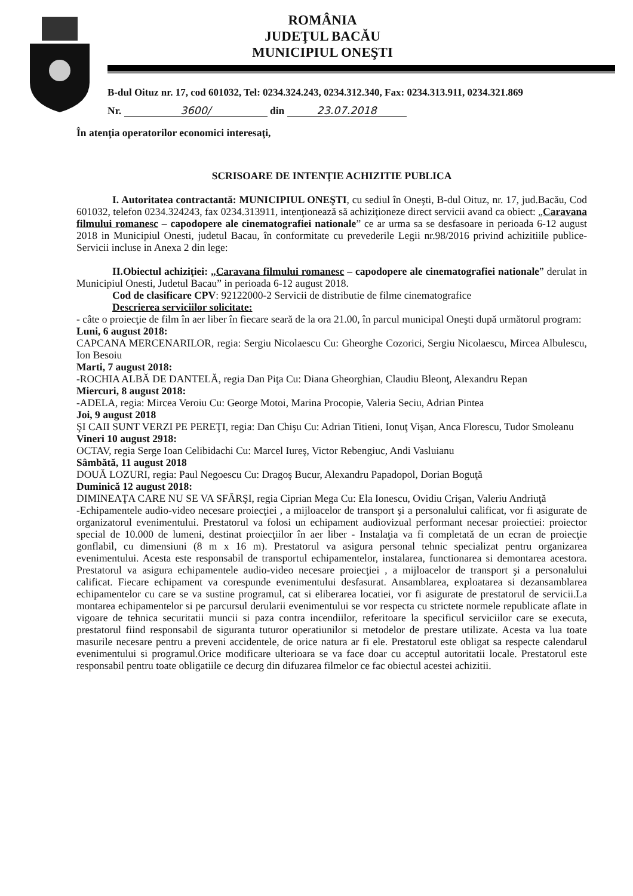ROMÂNIA
JUDEŢUL BACĂU
MUNICIPIUL ONEŞTI
B-dul Oituz nr. 17, cod 601032, Tel: 0234.324.243, 0234.312.340, Fax: 0234.313.911, 0234.321.869
Nr. 3600/ din 23.07.2018
În atenţia operatorilor economici interesaţi,
SCRISOARE DE INTENŢIE ACHIZITIE PUBLICA
I. Autoritatea contractantă: MUNICIPIUL ONEŞTI, cu sediul în Oneşti, B-dul Oituz, nr. 17, jud.Bacău, Cod 601032, telefon 0234.324243, fax 0234.313911, intenţionează să achiziţioneze direct servicii avand ca obiect: „Caravana filmului romanesc – capodopere ale cinematografiei nationale” ce ar urma sa se desfasoare in perioada 6-12 august 2018 in Municipiul Onesti, judetul Bacau, în conformitate cu prevederile Legii nr.98/2016 privind achizitiile publice-Servicii incluse in Anexa 2 din lege:
II.Obiectul achiziţiei: „Caravana filmului romanesc – capodopere ale cinematografiei nationale” derulat in Municipiul Onesti, Judetul Bacau” in perioada 6-12 august 2018.
Cod de clasificare CPV: 92122000-2 Servicii de distributie de filme cinematografice
Descrierea serviciilor solicitate:
- câte o proiecţie de film în aer liber în fiecare seară de la ora 21.00, în parcul municipal Oneşti după următorul program:
Luni, 6 august 2018:
CAPCANA MERCENARILOR, regia: Sergiu Nicolaescu Cu: Gheorghe Cozorici, Sergiu Nicolaescu, Mircea Albulescu, Ion Besoiu
Marti, 7 august 2018:
-ROCHIA ALBĂ DE DANTELĂ, regia Dan Piţa Cu: Diana Gheorghian, Claudiu Bleonţ, Alexandru Repan
Miercuri, 8 august 2018:
-ADELA, regia: Mircea Veroiu Cu: George Motoi, Marina Procopie, Valeria Seciu, Adrian Pintea
Joi, 9 august 2018
ŞI CAII SUNT VERZI PE PEREŢI, regia: Dan Chişu Cu: Adrian Titieni, Ionuţ Vişan, Anca Florescu, Tudor Smoleanu
Vineri 10 august 2918:
OCTAV, regia Serge Ioan Celibidachi Cu: Marcel Iureş, Victor Rebengiuc, Andi Vasluianu
Sâmbătă, 11 august 2018
DOUĂ LOZURI, regia: Paul Negoescu Cu: Dragoş Bucur, Alexandru Papadopol, Dorian Boguţă
Duminică 12 august 2018:
DIMINEAŢA CARE NU SE VA SFÂRŞI, regia Ciprian Mega Cu: Ela Ionescu, Ovidiu Crişan, Valeriu Andriuţă
-Echipamentele audio-video necesare proiecţiei , a mijloacelor de transport şi a personalului calificat, vor fi asigurate de organizatorul evenimentului. Prestatorul va folosi un echipament audiovizual performant necesar proiectiei: proiector special de 10.000 de lumeni, destinat proiecţiilor în aer liber - Instalaţia va fi completată de un ecran de proiecţie gonflabil, cu dimensiuni (8 m x 16 m). Prestatorul va asigura personal tehnic specializat pentru organizarea evenimentului. Acesta este responsabil de transportul echipamentelor, instalarea, functionarea si demontarea acestora. Prestatorul va asigura echipamentele audio-video necesare proiecţiei , a mijloacelor de transport şi a personalului calificat. Fiecare echipament va corespunde evenimentului desfasurat. Ansamblarea, exploatarea si dezansamblarea echipamentelor cu care se va sustine programul, cat si eliberarea locatiei, vor fi asigurate de prestatorul de servicii.La montarea echipamentelor si pe parcursul derularii evenimentului se vor respecta cu strictete normele republicate aflate in vigoare de tehnica securitatii muncii si paza contra incendiilor, referitoare la specificul serviciilor care se executa, prestatorul fiind responsabil de siguranta tuturor operatiunilor si metodelor de prestare utilizate. Acesta va lua toate masurile necesare pentru a preveni accidentele, de orice natura ar fi ele. Prestatorul este obligat sa respecte calendarul evenimentului si programul.Orice modificare ulterioara se va face doar cu acceptul autoritatii locale. Prestatorul este responsabil pentru toate obligatiile ce decurg din difuzarea filmelor ce fac obiectul acestei achizitii.